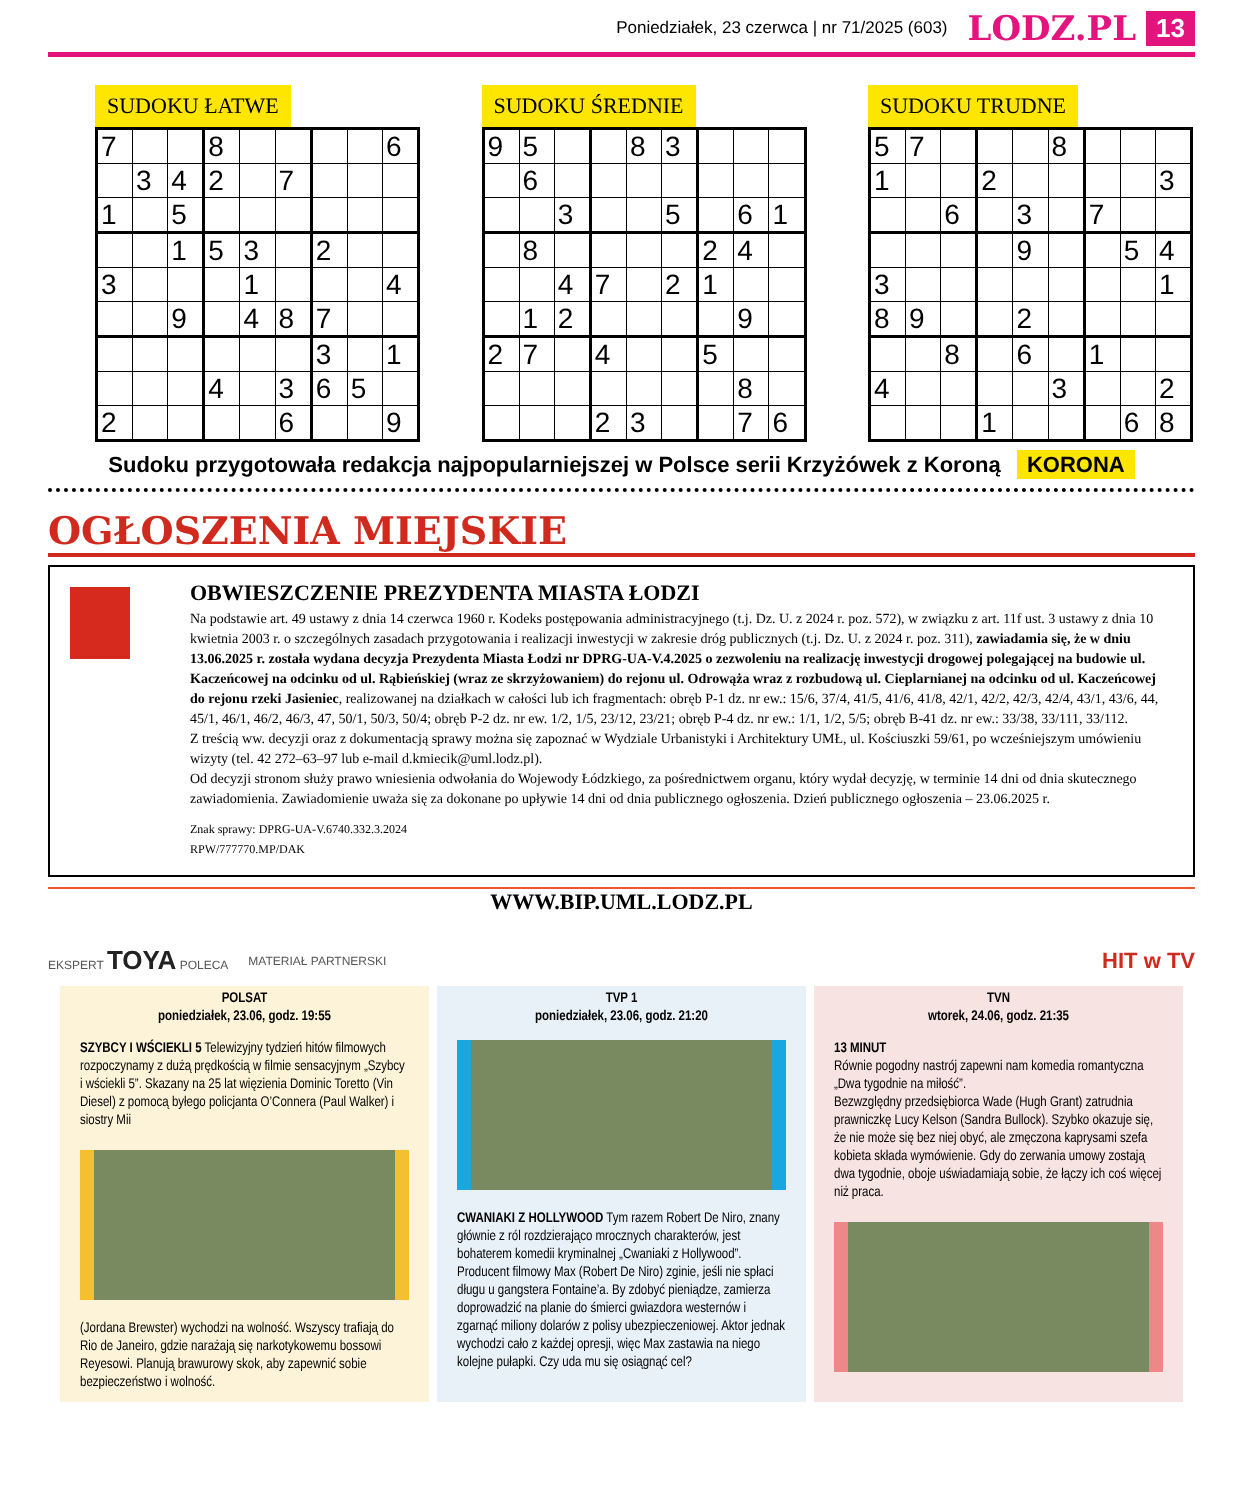Poniedziałek, 23 czerwca | nr 71/2025 (603) LODZ.PL 13
SUDOKU ŁATWE
| 7 | | | 8 | | | | | 6 |
| | 3 | 4 | 2 | | 7 | | | |
| 1 | | 5 | | | | | | |
| | | 1 | 5 | 3 | | 2 | | |
| 3 | | | | 1 | | | | 4 |
| | | 9 | | 4 | 8 | 7 | | |
| | | | | | | 3 | | 1 |
| | | | 4 | | 3 | 6 | 5 | |
| 2 | | | | | 6 | | | 9 |
SUDOKU ŚREDNIE
| 9 | 5 | | | 8 | 3 | | | |
| | 6 | | | | | | | |
| | | 3 | | | 5 | | 6 | 1 |
| | 8 | | | | | 2 | 4 | |
| | | 4 | 7 | | 2 | 1 | | |
| | 1 | 2 | | | | | 9 | |
| 2 | 7 | | 4 | | | 5 | | |
| | | | | | | | 8 | |
| | | | 2 | 3 | | | 7 | 6 |
SUDOKU TRUDNE
| 5 | 7 | | | | 8 | | | |
| 1 | | | 2 | | | | | 3 |
| | | 6 | | 3 | | 7 | | |
| | | | | 9 | | | 5 | 4 |
| 3 | | | | | | | | 1 |
| 8 | 9 | | | 2 | | | | |
| | | 8 | | 6 | | 1 | | |
| 4 | | | | | 3 | | | 2 |
| | | | 1 | | | | 6 | 8 |
Sudoku przygotowała redakcja najpopularniejszej w Polsce serii Krzyżówek z Koroną KORONA
OGŁOSZENIA MIEJSKIE
OBWIESZCZENIE PREZYDENTA MIASTA ŁODZI
Na podstawie art. 49 ustawy z dnia 14 czerwca 1960 r. Kodeks postępowania administracyjnego (t.j. Dz. U. z 2024 r. poz. 572), w związku z art. 11f ust. 3 ustawy z dnia 10 kwietnia 2003 r. o szczególnych zasadach przygotowania i realizacji inwestycji w zakresie dróg publicznych (t.j. Dz. U. z 2024 r. poz. 311), zawiadamia się, że w dniu 13.06.2025 r. została wydana decyzja Prezydenta Miasta Łodzi nr DPRG-UA-V.4.2025 o zezwoleniu na realizację inwestycji drogowej polegającej na budowie ul. Kaczeńcowej na odcinku od ul. Rąbieńskiej (wraz ze skrzyżowaniem) do rejonu ul. Odrowąża wraz z rozbudową ul. Cieplarnianej na odcinku od ul. Kaczeńcowej do rejonu rzeki Jasieniec, realizowanej na działkach w całości lub ich fragmentach: obręb P-1 dz. nr ew.: 15/6, 37/4, 41/5, 41/6, 41/8, 42/1, 42/2, 42/3, 42/4, 43/1, 43/6, 44, 45/1, 46/1, 46/2, 46/3, 47, 50/1, 50/3, 50/4; obręb P-2 dz. nr ew. 1/2, 1/5, 23/12, 23/21; obręb P-4 dz. nr ew.: 1/1, 1/2, 5/5; obręb B-41 dz. nr ew.: 33/38, 33/111, 33/112.
Z treścią ww. decyzji oraz z dokumentacją sprawy można się zapoznać w Wydziale Urbanistyki i Architektury UMŁ, ul. Kościuszki 59/61, po wcześniejszym umówieniu wizyty (tel. 42 272–63–97 lub e-mail d.kmiecik@uml.lodz.pl).
Od decyzji stronom służy prawo wniesienia odwołania do Wojewody Łódzkiego, za pośrednictwem organu, który wydał decyzję, w terminie 14 dni od dnia skutecznego zawiadomienia. Zawiadomienie uważa się za dokonane po upływie 14 dni od dnia publicznego ogłoszenia. Dzień publicznego ogłoszenia – 23.06.2025 r.
Znak sprawy: DPRG-UA-V.6740.332.3.2024
RPW/777770.MP/DAK
WWW.BIP.UML.LODZ.PL
EKSPERT TOYA POLECA MATERIAŁ PARTNERSKI HIT w TV
POLSAT
poniedziałek, 23.06, godz. 19:55
SZYBCY I WŚCIEKLI 5 Telewizyjny tydzień hitów filmowych rozpoczynamy z dużą prędkością w filmie sensacyjnym „Szybcy i wściekli 5”. Skazany na 25 lat więzienia Dominic Toretto (Vin Diesel) z pomocą byłego policjanta O’Connera (Paul Walker) i siostry Mii
(Jordana Brewster) wychodzi na wolność. Wszyscy trafiają do Rio de Janeiro, gdzie narażają się narkotykowemu bossowi Reyesowi. Planują brawurowy skok, aby zapewnić sobie bezpieczeństwo i wolność.
TVP 1
poniedziałek, 23.06, godz. 21:20
CWANIAKI Z HOLLYWOOD Tym razem Robert De Niro, znany głównie z ról rozdzierająco mrocznych charakterów, jest bohaterem komedii kryminalnej „Cwaniaki z Hollywood”. Producent filmowy Max (Robert De Niro) zginie, jeśli nie spłaci długu u gangstera Fontaine’a. By zdobyć pieniądze, zamierza doprowadzić na planie do śmierci gwiazdora westernów i zgarnąć miliony dolarów z polisy ubezpieczeniowej. Aktor jednak wychodzi cało z każdej opresji, więc Max zastawia na niego kolejne pułapki. Czy uda mu się osiągnąć cel?
TVN
wtorek, 24.06, godz. 21:35
13 MINUT
Równie pogodny nastrój zapewni nam komedia romantyczna „Dwa tygodnie na miłość”.
Bezwzględny przedsiębiorca Wade (Hugh Grant) zatrudnia prawniczkę Lucy Kelson (Sandra Bullock). Szybko okazuje się, że nie może się bez niej obyć, ale zmęczona kaprysami szefa kobieta składa wymówienie. Gdy do zerwania umowy zostają dwa tygodnie, oboje uświadamiają sobie, że łączy ich coś więcej niż praca.